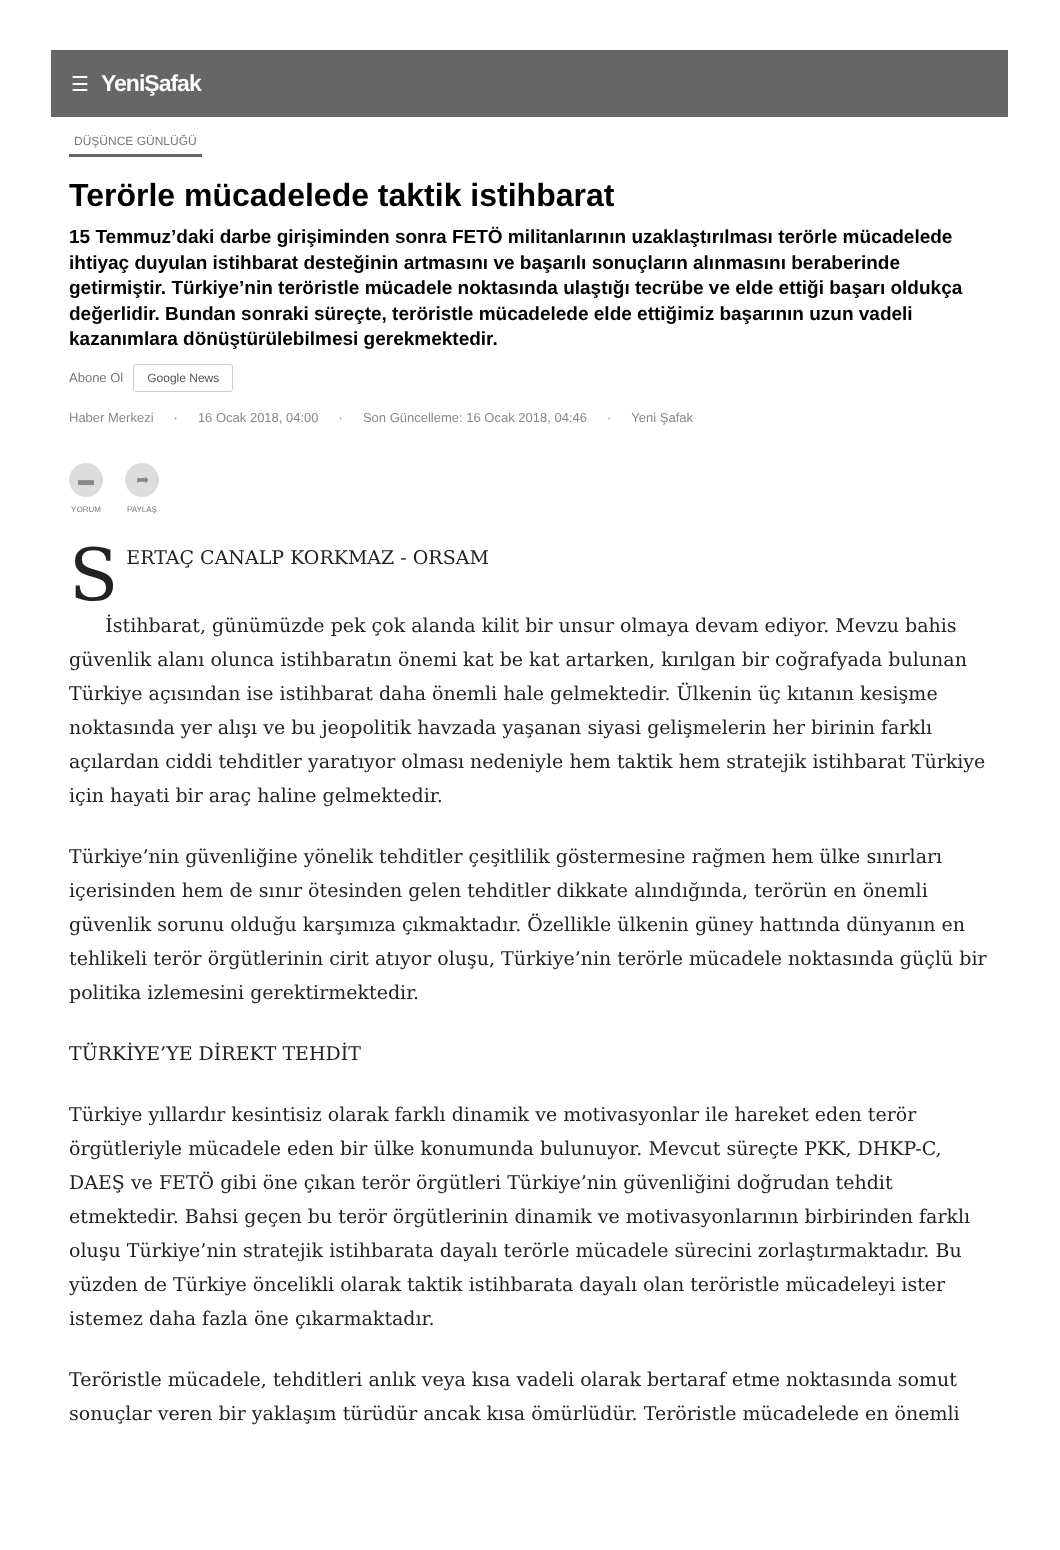☰ YeniŞafak
DÜŞÜNCE GÜNLÜĞÜ
Terörle mücadelede taktik istihbarat
15 Temmuz’daki darbe girişiminden sonra FETÖ militanlarının uzaklaştırılması terörle mücadelede ihtiyaç duyulan istihbarat desteğinin artmasını ve başarılı sonuçların alınmasını beraberinde getirmiştir. Türkiye’nin teröristle mücadele noktasında ulaştığı tecrübe ve elde ettiği başarı oldukça değerlidir. Bundan sonraki süreçte, teröristle mücadelede elde ettiğimiz başarının uzun vadeli kazanımlara dönüştürülebilmesi gerekmektedir.
Abone Ol Google News
Haber Merkezi · 16 Ocak 2018, 04:00 · Son Güncelleme: 16 Ocak 2018, 04:46 · Yeni Şafak
▬
YORUM
➦
PAYLAŞ
SERTAÇ CANALP KORKMAZ - ORSAM
İstihbarat, günümüzde pek çok alanda kilit bir unsur olmaya devam ediyor. Mevzu bahis güvenlik alanı olunca istihbaratın önemi kat be kat artarken, kırılgan bir coğrafyada bulunan Türkiye açısından ise istihbarat daha önemli hale gelmektedir. Ülkenin üç kıtanın kesişme noktasında yer alışı ve bu jeopolitik havzada yaşanan siyasi gelişmelerin her birinin farklı açılardan ciddi tehditler yaratıyor olması nedeniyle hem taktik hem stratejik istihbarat Türkiye için hayati bir araç haline gelmektedir.
Türkiye’nin güvenliğine yönelik tehditler çeşitlilik göstermesine rağmen hem ülke sınırları içerisinden hem de sınır ötesinden gelen tehditler dikkate alındığında, terörün en önemli güvenlik sorunu olduğu karşımıza çıkmaktadır. Özellikle ülkenin güney hattında dünyanın en tehlikeli terör örgütlerinin cirit atıyor oluşu, Türkiye’nin terörle mücadele noktasında güçlü bir politika izlemesini gerektirmektedir.
TÜRKİYE’YE DİREKT TEHDİT
Türkiye yıllardır kesintisiz olarak farklı dinamik ve motivasyonlar ile hareket eden terör örgütleriyle mücadele eden bir ülke konumunda bulunuyor. Mevcut süreçte PKK, DHKP-C, DAEŞ ve FETÖ gibi öne çıkan terör örgütleri Türkiye’nin güvenliğini doğrudan tehdit etmektedir. Bahsi geçen bu terör örgütlerinin dinamik ve motivasyonlarının birbirinden farklı oluşu Türkiye’nin stratejik istihbarata dayalı terörle mücadele sürecini zorlaştırmaktadır. Bu yüzden de Türkiye öncelikli olarak taktik istihbarata dayalı olan teröristle mücadeleyi ister istemez daha fazla öne çıkarmaktadır.
Teröristle mücadele, tehditleri anlık veya kısa vadeli olarak bertaraf etme noktasında somut sonuçlar veren bir yaklaşım türüdür ancak kısa ömürlüdür. Teröristle mücadelede en önemli